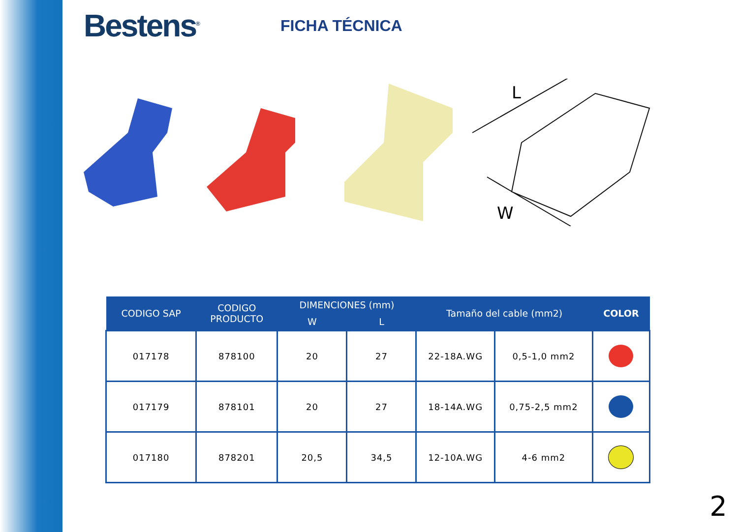Bestens<sup>®</sup>
FICHA TÉCNICA
L
W
| CODIGO SAP | CODIGO PRODUCTO | DIMENCIONES (mm) | | Tamaño del cable (mm2) | | COLOR |
| --- | --- | --- | --- | --- | --- | --- |
| | | W | L | | | |
| 017178 | 878100 | 20 | 27 | 22-18A.WG | 0,5-1,0 mm2 | |
| 017179 | 878101 | 20 | 27 | 18-14A.WG | 0,75-2,5 mm2 | |
| 017180 | 878201 | 20,5 | 34,5 | 12-10A.WG | 4-6 mm2 | |
2